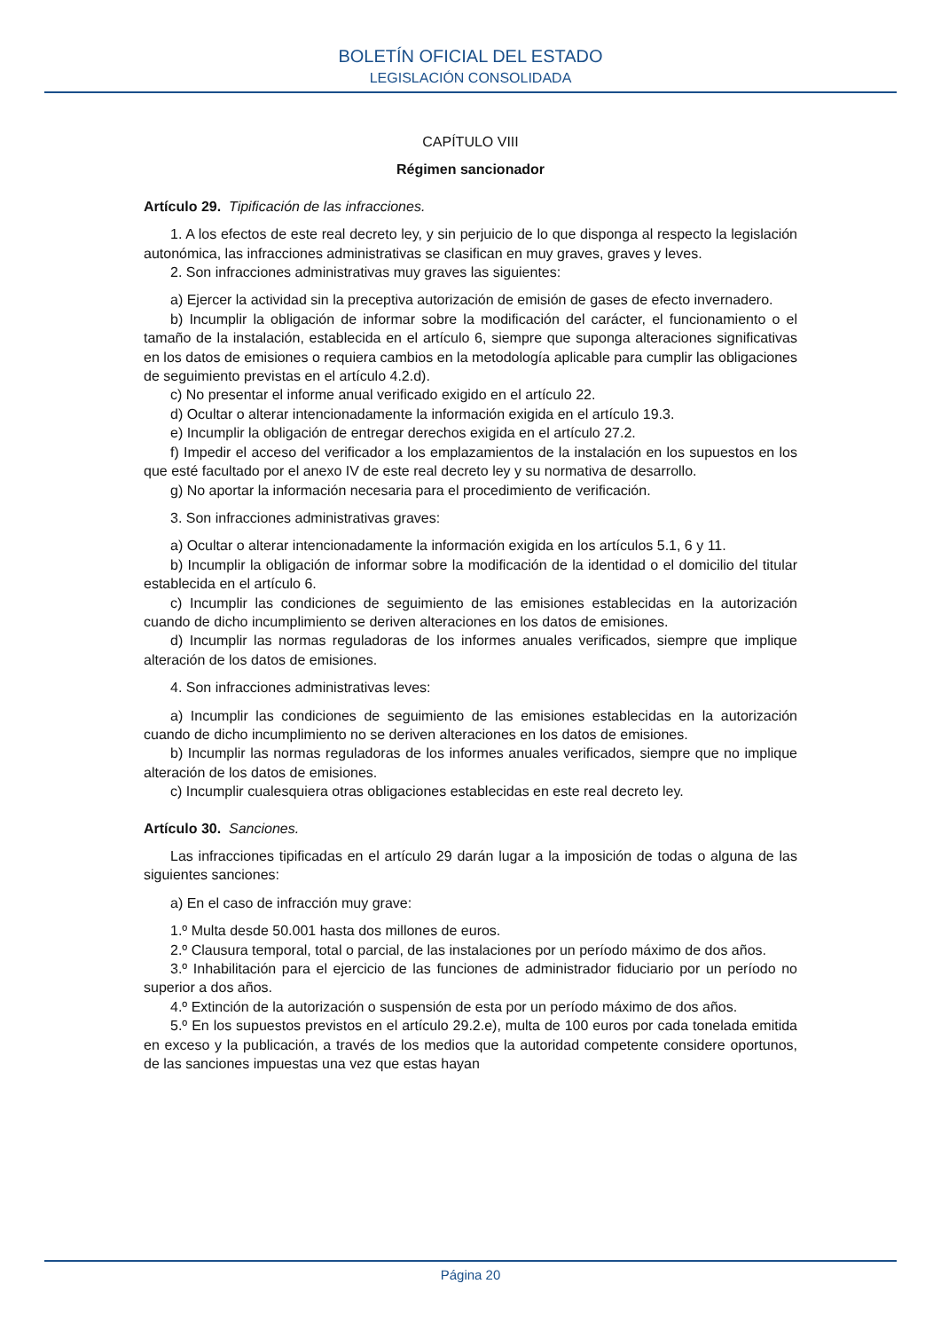BOLETÍN OFICIAL DEL ESTADO
LEGISLACIÓN CONSOLIDADA
CAPÍTULO VIII
Régimen sancionador
Artículo 29. Tipificación de las infracciones.
1. A los efectos de este real decreto ley, y sin perjuicio de lo que disponga al respecto la legislación autonómica, las infracciones administrativas se clasifican en muy graves, graves y leves.
2. Son infracciones administrativas muy graves las siguientes:
a) Ejercer la actividad sin la preceptiva autorización de emisión de gases de efecto invernadero.
b) Incumplir la obligación de informar sobre la modificación del carácter, el funcionamiento o el tamaño de la instalación, establecida en el artículo 6, siempre que suponga alteraciones significativas en los datos de emisiones o requiera cambios en la metodología aplicable para cumplir las obligaciones de seguimiento previstas en el artículo 4.2.d).
c) No presentar el informe anual verificado exigido en el artículo 22.
d) Ocultar o alterar intencionadamente la información exigida en el artículo 19.3.
e) Incumplir la obligación de entregar derechos exigida en el artículo 27.2.
f) Impedir el acceso del verificador a los emplazamientos de la instalación en los supuestos en los que esté facultado por el anexo IV de este real decreto ley y su normativa de desarrollo.
g) No aportar la información necesaria para el procedimiento de verificación.
3. Son infracciones administrativas graves:
a) Ocultar o alterar intencionadamente la información exigida en los artículos 5.1, 6 y 11.
b) Incumplir la obligación de informar sobre la modificación de la identidad o el domicilio del titular establecida en el artículo 6.
c) Incumplir las condiciones de seguimiento de las emisiones establecidas en la autorización cuando de dicho incumplimiento se deriven alteraciones en los datos de emisiones.
d) Incumplir las normas reguladoras de los informes anuales verificados, siempre que implique alteración de los datos de emisiones.
4. Son infracciones administrativas leves:
a) Incumplir las condiciones de seguimiento de las emisiones establecidas en la autorización cuando de dicho incumplimiento no se deriven alteraciones en los datos de emisiones.
b) Incumplir las normas reguladoras de los informes anuales verificados, siempre que no implique alteración de los datos de emisiones.
c) Incumplir cualesquiera otras obligaciones establecidas en este real decreto ley.
Artículo 30. Sanciones.
Las infracciones tipificadas en el artículo 29 darán lugar a la imposición de todas o alguna de las siguientes sanciones:
a) En el caso de infracción muy grave:
1.º Multa desde 50.001 hasta dos millones de euros.
2.º Clausura temporal, total o parcial, de las instalaciones por un período máximo de dos años.
3.º Inhabilitación para el ejercicio de las funciones de administrador fiduciario por un período no superior a dos años.
4.º Extinción de la autorización o suspensión de esta por un período máximo de dos años.
5.º En los supuestos previstos en el artículo 29.2.e), multa de 100 euros por cada tonelada emitida en exceso y la publicación, a través de los medios que la autoridad competente considere oportunos, de las sanciones impuestas una vez que estas hayan
Página 20